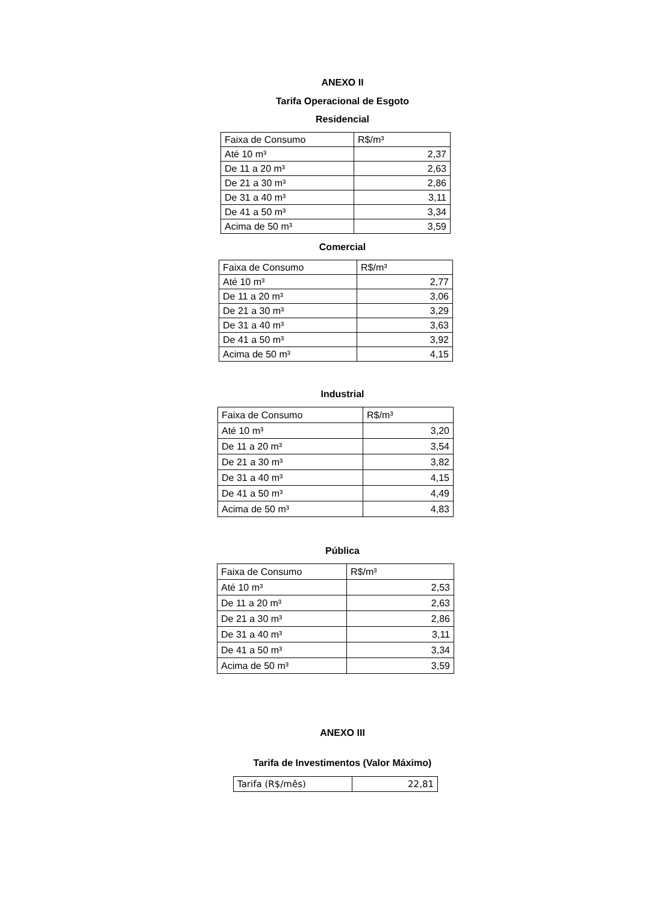ANEXO II
Tarifa Operacional de Esgoto
Residencial
| Faixa de Consumo | R$/m³ |
| Até 10 m³ | 2,37 |
| De 11 a 20 m³ | 2,63 |
| De 21 a 30 m³ | 2,86 |
| De 31 a 40 m³ | 3,11 |
| De 41 a 50 m³ | 3,34 |
| Acima de 50 m³ | 3,59 |
Comercial
| Faixa de Consumo | R$/m³ |
| Até 10 m³ | 2,77 |
| De 11 a 20 m³ | 3,06 |
| De 21 a 30 m³ | 3,29 |
| De 31 a 40 m³ | 3,63 |
| De 41 a 50 m³ | 3,92 |
| Acima de 50 m³ | 4,15 |
Industrial
| Faixa de Consumo | R$/m³ |
| Até 10 m³ | 3,20 |
| De 11 a 20 m³ | 3,54 |
| De 21 a 30 m³ | 3,82 |
| De 31 a 40 m³ | 4,15 |
| De 41 a 50 m³ | 4,49 |
| Acima de 50 m³ | 4,83 |
Pública
| Faixa de Consumo | R$/m³ |
| Até 10 m³ | 2,53 |
| De 11 a 20 m³ | 2,63 |
| De 21 a 30 m³ | 2,86 |
| De 31 a 40 m³ | 3,11 |
| De 41 a 50 m³ | 3,34 |
| Acima de 50 m³ | 3,59 |
ANEXO III
Tarifa de Investimentos (Valor Máximo)
| Tarifa (R$/mês) | 22,81 |